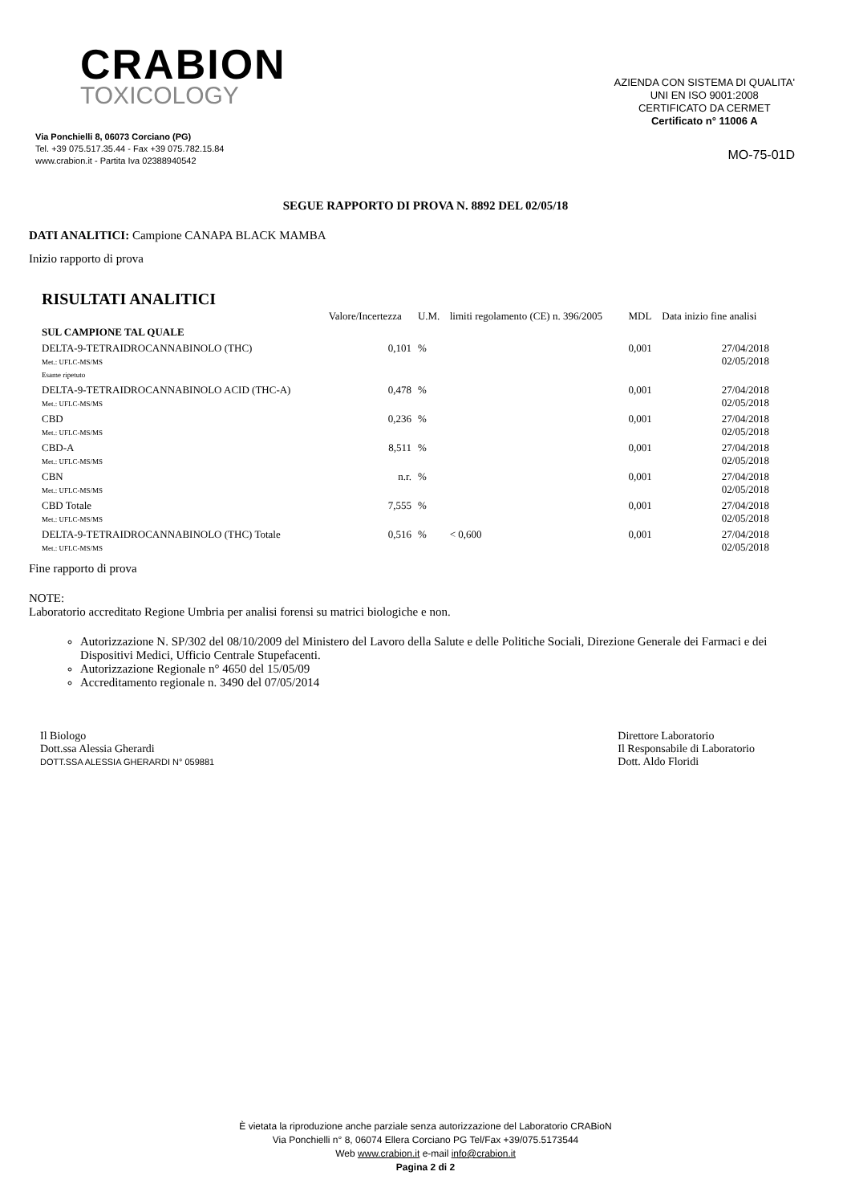CRABION
TOXICOLOGY
Via Ponchielli 8, 06073 Corciano (PG)
Tel. +39 075.517.35.44 - Fax +39 075.782.15.84
www.crabion.it - Partita Iva 02388940542
AZIENDA CON SISTEMA DI QUALITA'
UNI EN ISO 9001:2008
CERTIFICATO DA CERMET
Certificato n° 11006 A
MO-75-01D
SEGUE RAPPORTO DI PROVA N. 8892 DEL 02/05/18
DATI ANALITICI: Campione CANAPA BLACK MAMBA
Inizio rapporto di prova
RISULTATI ANALITICI
| | Valore/Incertezza | U.M. | limiti regolamento (CE) n. 396/2005 | MDL | Data inizio fine analisi |
| --- | --- | --- | --- | --- | --- |
| SUL CAMPIONE TAL QUALE | | | | | |
| DELTA-9-TETRAIDROCANNABINOLO (THC) Met.: UFLC-MS/MS Esame ripetuto | 0,101 | % | | 0,001 | 27/04/2018 02/05/2018 |
| DELTA-9-TETRAIDROCANNABINOLO ACID (THC-A) Met.: UFLC-MS/MS | 0,478 | % | | 0,001 | 27/04/2018 02/05/2018 |
| CBD Met.: UFLC-MS/MS | 0,236 | % | | 0,001 | 27/04/2018 02/05/2018 |
| CBD-A Met.: UFLC-MS/MS | 8,511 | % | | 0,001 | 27/04/2018 02/05/2018 |
| CBN Met.: UFLC-MS/MS | n.r. | % | | 0,001 | 27/04/2018 02/05/2018 |
| CBD Totale Met.: UFLC-MS/MS | 7,555 | % | | 0,001 | 27/04/2018 02/05/2018 |
| DELTA-9-TETRAIDROCANNABINOLO (THC) Totale Met.: UFLC-MS/MS | 0,516 | % | < 0,600 | 0,001 | 27/04/2018 02/05/2018 |
Fine rapporto di prova
NOTE:
Laboratorio accreditato Regione Umbria per analisi forensi su matrici biologiche e non.
Autorizzazione N. SP/302 del 08/10/2009 del Ministero del Lavoro della Salute e delle Politiche Sociali, Direzione Generale dei Farmaci e dei Dispositivi Medici, Ufficio Centrale Stupefacenti.
Autorizzazione Regionale n° 4650 del 15/05/09
Accreditamento regionale n. 3490 del 07/05/2014
Il Biologo
Dott.ssa Alessia Gherardi
DOTT.SSA ALESSIA GHERARDI N° 059881
Direttore Laboratorio
Il Responsabile di Laboratorio
Dott. Aldo Floridi
È vietata la riproduzione anche parziale senza autorizzazione del Laboratorio CRABioN
Via Ponchielli n° 8, 06074 Ellera Corciano PG Tel/Fax +39/075.5173544
Web www.crabion.it e-mail info@crabion.it
Pagina 2 di 2